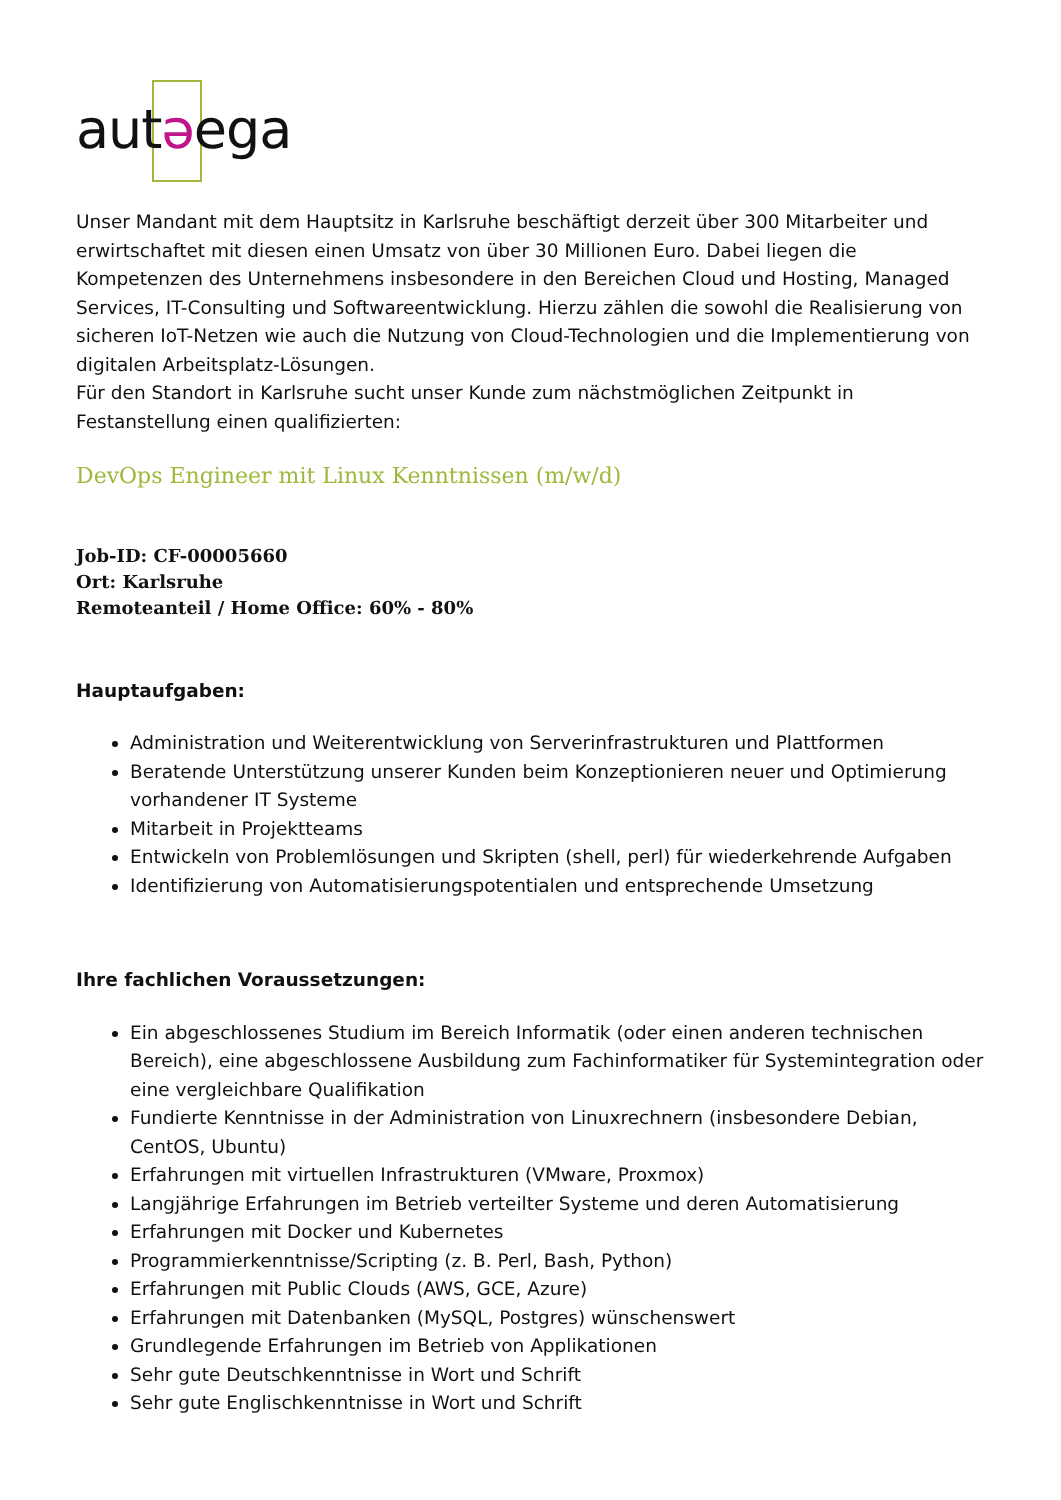autəega
Unser Mandant mit dem Hauptsitz in Karlsruhe beschäftigt derzeit über 300 Mitarbeiter und erwirtschaftet mit diesen einen Umsatz von über 30 Millionen Euro. Dabei liegen die Kompetenzen des Unternehmens insbesondere in den Bereichen Cloud und Hosting, Managed Services, IT-Consulting und Softwareentwicklung. Hierzu zählen die sowohl die Realisierung von sicheren IoT-Netzen wie auch die Nutzung von Cloud-Technologien und die Implementierung von digitalen Arbeitsplatz-Lösungen.
Für den Standort in Karlsruhe sucht unser Kunde zum nächstmöglichen Zeitpunkt in Festanstellung einen qualifizierten:
DevOps Engineer mit Linux Kenntnissen (m/w/d)
Job-ID: CF-00005660
Ort: Karlsruhe
Remoteanteil / Home Office: 60% - 80%
Hauptaufgaben:
Administration und Weiterentwicklung von Serverinfrastrukturen und Plattformen
Beratende Unterstützung unserer Kunden beim Konzeptionieren neuer und Optimierung vorhandener IT Systeme
Mitarbeit in Projektteams
Entwickeln von Problemlösungen und Skripten (shell, perl) für wiederkehrende Aufgaben
Identifizierung von Automatisierungspotentialen und entsprechende Umsetzung
Ihre fachlichen Voraussetzungen:
Ein abgeschlossenes Studium im Bereich Informatik (oder einen anderen technischen Bereich), eine abgeschlossene Ausbildung zum Fachinformatiker für Systemintegration oder eine vergleichbare Qualifikation
Fundierte Kenntnisse in der Administration von Linuxrechnern (insbesondere Debian, CentOS, Ubuntu)
Erfahrungen mit virtuellen Infrastrukturen (VMware, Proxmox)
Langjährige Erfahrungen im Betrieb verteilter Systeme und deren Automatisierung
Erfahrungen mit Docker und Kubernetes
Programmierkenntnisse/Scripting (z. B. Perl, Bash, Python)
Erfahrungen mit Public Clouds (AWS, GCE, Azure)
Erfahrungen mit Datenbanken (MySQL, Postgres) wünschenswert
Grundlegende Erfahrungen im Betrieb von Applikationen
Sehr gute Deutschkenntnisse in Wort und Schrift
Sehr gute Englischkenntnisse in Wort und Schrift